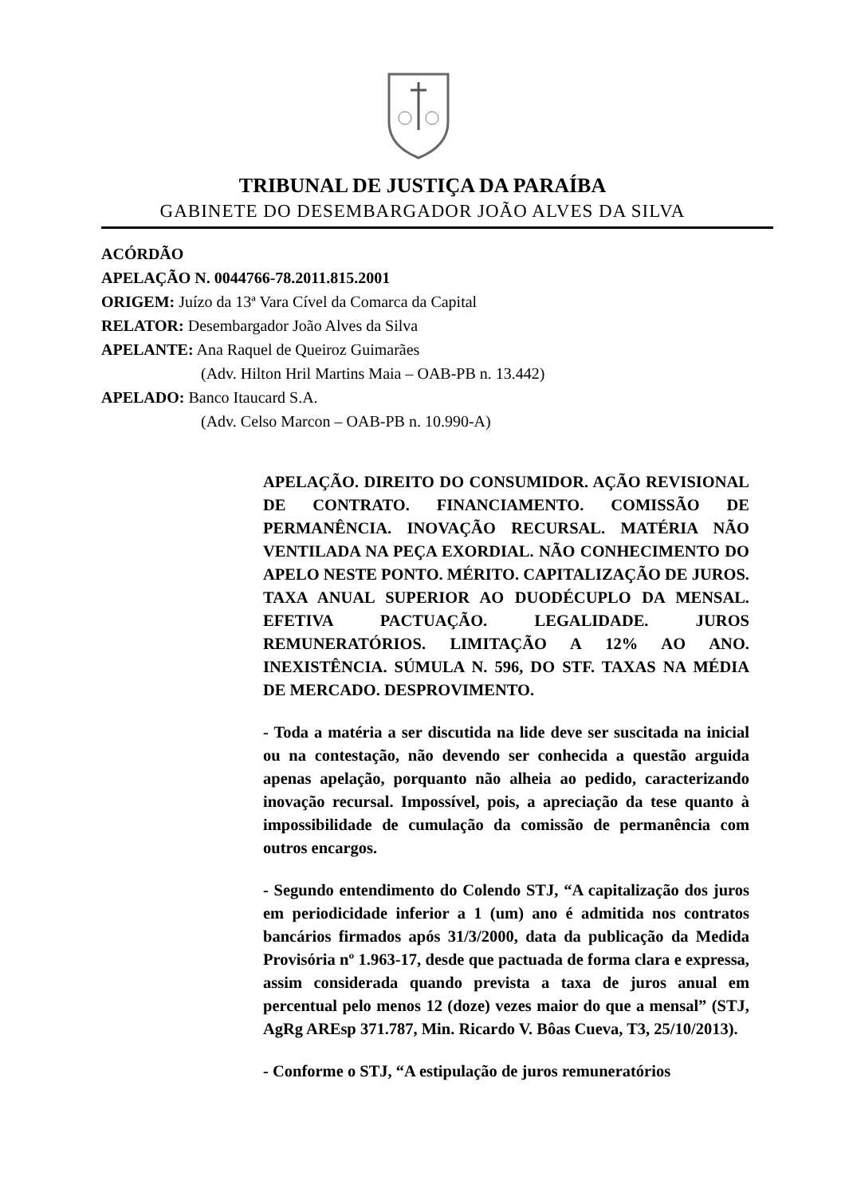TRIBUNAL DE JUSTIÇA DA PARAÍBA
GABINETE DO DESEMBARGADOR JOÃO ALVES DA SILVA
ACÓRDÃO
APELAÇÃO N. 0044766-78.2011.815.2001
ORIGEM: Juízo da 13ª Vara Cível da Comarca da Capital
RELATOR: Desembargador João Alves da Silva
APELANTE: Ana Raquel de Queiroz Guimarães
(Adv. Hilton Hril Martins Maia – OAB-PB n. 13.442)
APELADO: Banco Itaucard S.A.
(Adv. Celso Marcon – OAB-PB n. 10.990-A)
APELAÇÃO. DIREITO DO CONSUMIDOR. AÇÃO REVISIONAL DE CONTRATO. FINANCIAMENTO. COMISSÃO DE PERMANÊNCIA. INOVAÇÃO RECURSAL. MATÉRIA NÃO VENTILADA NA PEÇA EXORDIAL. NÃO CONHECIMENTO DO APELO NESTE PONTO. MÉRITO. CAPITALIZAÇÃO DE JUROS. TAXA ANUAL SUPERIOR AO DUODÉCUPLO DA MENSAL. EFETIVA PACTUAÇÃO. LEGALIDADE. JUROS REMUNERATÓRIOS. LIMITAÇÃO A 12% AO ANO. INEXISTÊNCIA. SÚMULA N. 596, DO STF. TAXAS NA MÉDIA DE MERCADO. DESPROVIMENTO.
- Toda a matéria a ser discutida na lide deve ser suscitada na inicial ou na contestação, não devendo ser conhecida a questão arguida apenas apelação, porquanto não alheia ao pedido, caracterizando inovação recursal. Impossível, pois, a apreciação da tese quanto à impossibilidade de cumulação da comissão de permanência com outros encargos.
- Segundo entendimento do Colendo STJ, “A capitalização dos juros em periodicidade inferior a 1 (um) ano é admitida nos contratos bancários firmados após 31/3/2000, data da publicação da Medida Provisória nº 1.963-17, desde que pactuada de forma clara e expressa, assim considerada quando prevista a taxa de juros anual em percentual pelo menos 12 (doze) vezes maior do que a mensal” (STJ, AgRg AREsp 371.787, Min. Ricardo V. Bôas Cueva, T3, 25/10/2013).
- Conforme o STJ, “A estipulação de juros remuneratórios